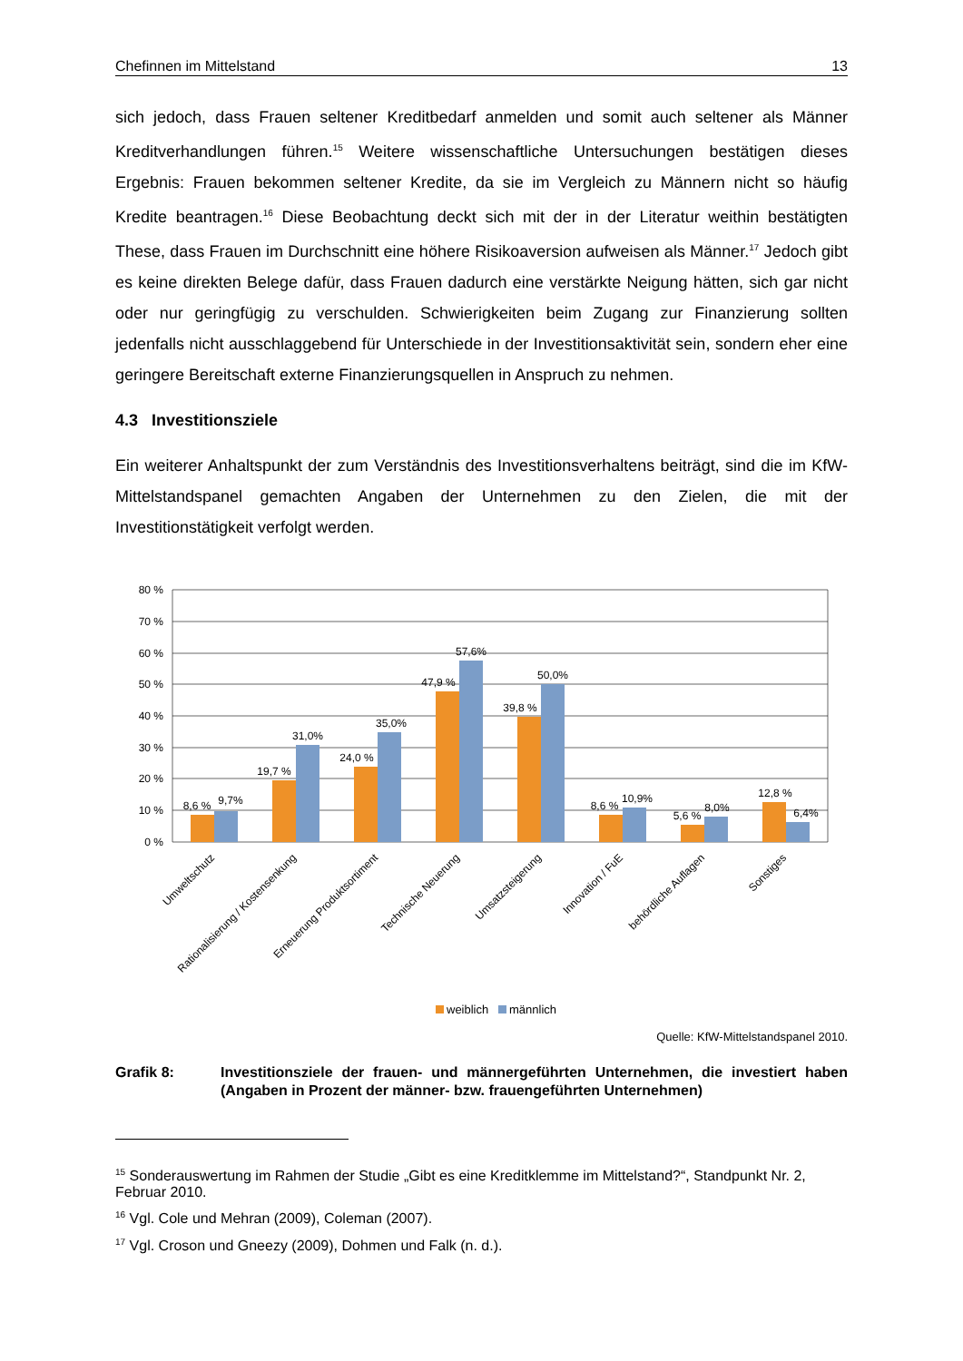Chefinnen im Mittelstand 13
sich jedoch, dass Frauen seltener Kreditbedarf anmelden und somit auch seltener als Männer Kreditverhandlungen führen.<sup>15</sup> Weitere wissenschaftliche Untersuchungen bestätigen dieses Ergebnis: Frauen bekommen seltener Kredite, da sie im Vergleich zu Männern nicht so häufig Kredite beantragen.<sup>16</sup> Diese Beobachtung deckt sich mit der in der Literatur weithin bestätigten These, dass Frauen im Durchschnitt eine höhere Risikoaversion aufweisen als Männer.<sup>17</sup> Jedoch gibt es keine direkten Belege dafür, dass Frauen dadurch eine verstärkte Neigung hätten, sich gar nicht oder nur geringfügig zu verschulden. Schwierigkeiten beim Zugang zur Finanzierung sollten jedenfalls nicht ausschlaggebend für Unterschiede in der Investitionsaktivität sein, sondern eher eine geringere Bereitschaft externe Finanzierungsquellen in Anspruch zu nehmen.
4.3 Investitionsziele
Ein weiterer Anhaltspunkt der zum Verständnis des Investitionsverhaltens beiträgt, sind die im KfW-Mittelstandspanel gemachten Angaben der Unternehmen zu den Zielen, die mit der Investitionstätigkeit verfolgt werden.
80 %
70 %
60 %
50 %
40 %
30 %
20 %
10 %
0 %
8,6 %
9,7%
19,7 %
31,0%
24,0 %
35,0%
47,9 %
57,6%
39,8 %
50,0%
8,6 %
10,9%
5,6 %
8,0%
12,8 %
6,4%
Umweltschutz
Rationalisierung / Kostensenkung
Erneuerung Produktsortiment
Technische Neuerung
Umsatzsteigerung
Innovation / FuE
behördliche Auflagen
Sonstiges
weiblich
männlich
Quelle: KfW-Mittelstandspanel 2010.
Grafik 8: Investitionsziele der frauen- und männergeführten Unternehmen, die investiert haben (Angaben in Prozent der männer- bzw. frauengeführten Unternehmen)
<sup>15</sup> Sonderauswertung im Rahmen der Studie „Gibt es eine Kreditklemme im Mittelstand?“, Standpunkt Nr. 2, Februar 2010.
<sup>16</sup> Vgl. Cole und Mehran (2009), Coleman (2007).
<sup>17</sup> Vgl. Croson und Gneezy (2009), Dohmen und Falk (n. d.).